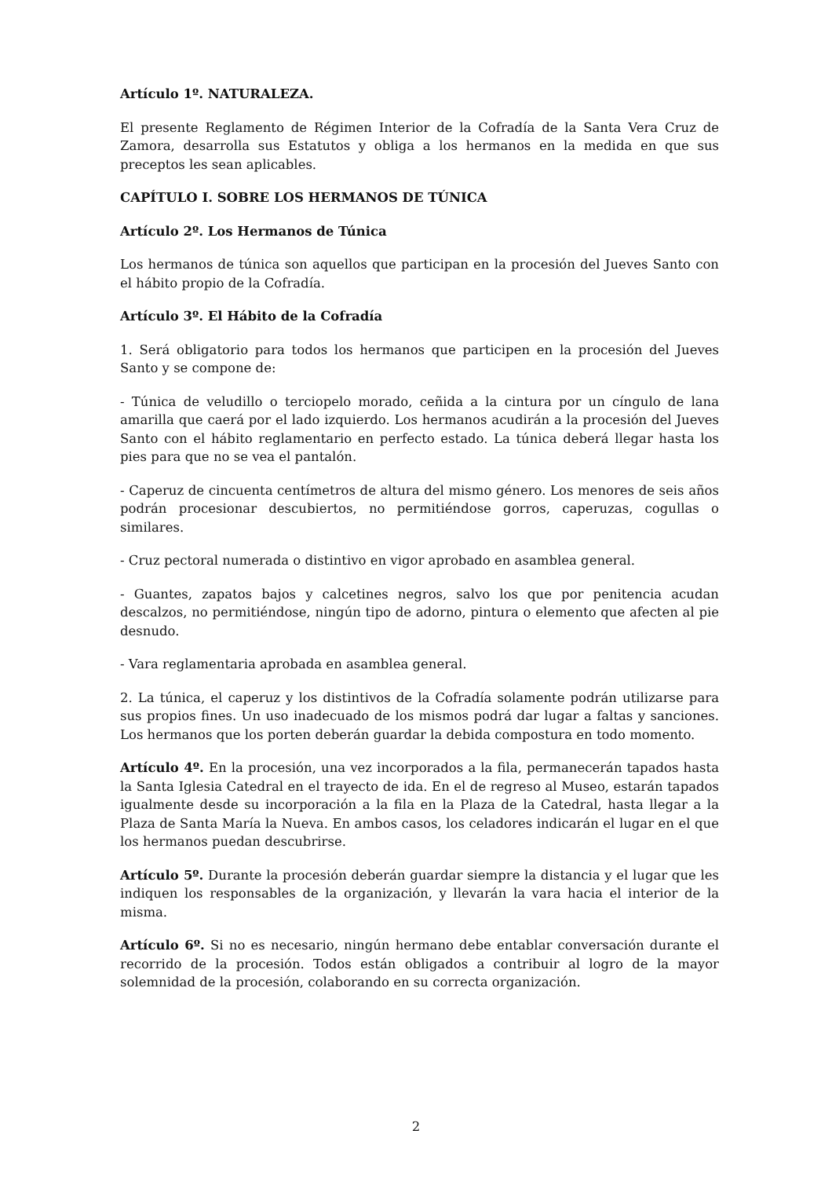Artículo 1º. NATURALEZA.
El presente Reglamento de Régimen Interior de la Cofradía de la Santa Vera Cruz de Zamora, desarrolla sus Estatutos y obliga a los hermanos en la medida en que sus preceptos les sean aplicables.
CAPÍTULO I. SOBRE LOS HERMANOS DE TÚNICA
Artículo 2º. Los Hermanos de Túnica
Los hermanos de túnica son aquellos que participan en la procesión del Jueves Santo con el hábito propio de la Cofradía.
Artículo 3º. El Hábito de la Cofradía
1. Será obligatorio para todos los hermanos que participen en la procesión del Jueves Santo y se compone de:
- Túnica de veludillo o terciopelo morado, ceñida a la cintura por un cíngulo de lana amarilla que caerá por el lado izquierdo. Los hermanos acudirán a la procesión del Jueves Santo con el hábito reglamentario en perfecto estado. La túnica deberá llegar hasta los pies para que no se vea el pantalón.
- Caperuz de cincuenta centímetros de altura del mismo género. Los menores de seis años podrán procesionar descubiertos, no permitiéndose gorros, caperuzas, cogullas o similares.
- Cruz pectoral numerada o distintivo en vigor aprobado en asamblea general.
- Guantes, zapatos bajos y calcetines negros, salvo los que por penitencia acudan descalzos, no permitiéndose, ningún tipo de adorno, pintura o elemento que afecten al pie desnudo.
- Vara reglamentaria aprobada en asamblea general.
2. La túnica, el caperuz y los distintivos de la Cofradía solamente podrán utilizarse para sus propios fines. Un uso inadecuado de los mismos podrá dar lugar a faltas y sanciones. Los hermanos que los porten deberán guardar la debida compostura en todo momento.
Artículo 4º. En la procesión, una vez incorporados a la fila, permanecerán tapados hasta la Santa Iglesia Catedral en el trayecto de ida. En el de regreso al Museo, estarán tapados igualmente desde su incorporación a la fila en la Plaza de la Catedral, hasta llegar a la Plaza de Santa María la Nueva. En ambos casos, los celadores indicarán el lugar en el que los hermanos puedan descubrirse.
Artículo 5º. Durante la procesión deberán guardar siempre la distancia y el lugar que les indiquen los responsables de la organización, y llevarán la vara hacia el interior de la misma.
Artículo 6º. Si no es necesario, ningún hermano debe entablar conversación durante el recorrido de la procesión. Todos están obligados a contribuir al logro de la mayor solemnidad de la procesión, colaborando en su correcta organización.
2